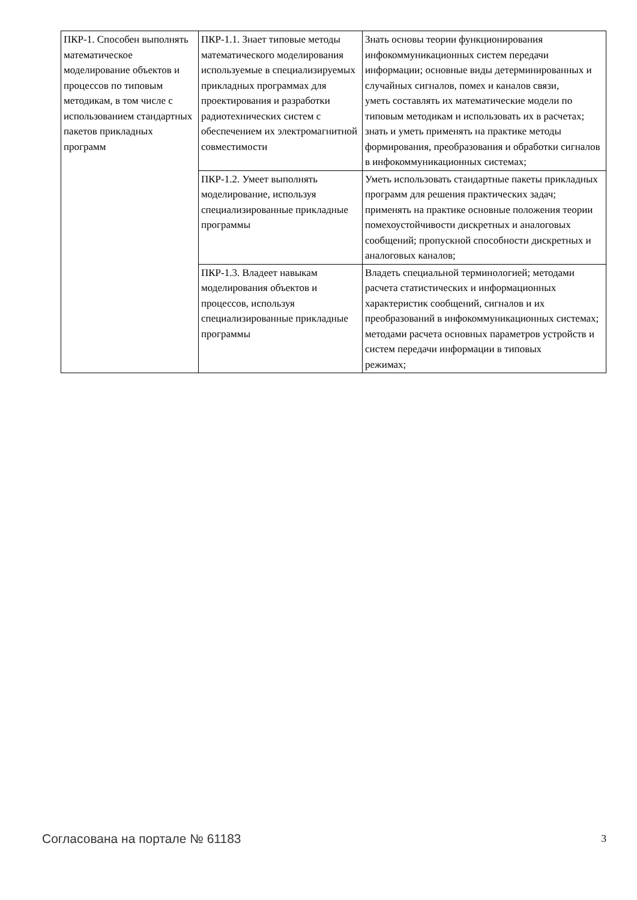| ПКР-1. Способен выполнять математическое моделирование объектов и процессов по типовым методикам, в том числе с использованием стандартных пакетов прикладных программ | ПКР-1.1. Знает типовые методы математического моделирования используемые в специализируемых прикладных программах для проектирования и разработки радиотехнических систем с обеспечением их электромагнитной совместимости | Знать основы теории функционирования инфокоммуникационных систем передачи информации; основные виды детерминированных и случайных сигналов, помех и каналов связи, уметь составлять их математические модели по типовым методикам и использовать их в расчетах; знать и уметь применять на практике методы формирования, преобразования и обработки сигналов в инфокоммуникационных системах; |
| | ПКР-1.2. Умеет выполнять моделирование, используя специализированные прикладные программы | Уметь использовать стандартные пакеты прикладных программ для решения практических задач; применять на практике основные положения теории помехоустойчивости дискретных и аналоговых сообщений; пропускной способности дискретных и аналоговых каналов; |
| | ПКР-1.3. Владеет навыкам моделирования объектов и процессов, используя специализированные прикладные программы | Владеть специальной терминологией; методами расчета статистических и информационных характеристик сообщений, сигналов и их преобразований в инфокоммуникационных системах; методами расчета основных параметров устройств и систем передачи информации в типовых режимах; |
Согласована на портале № 61183 3